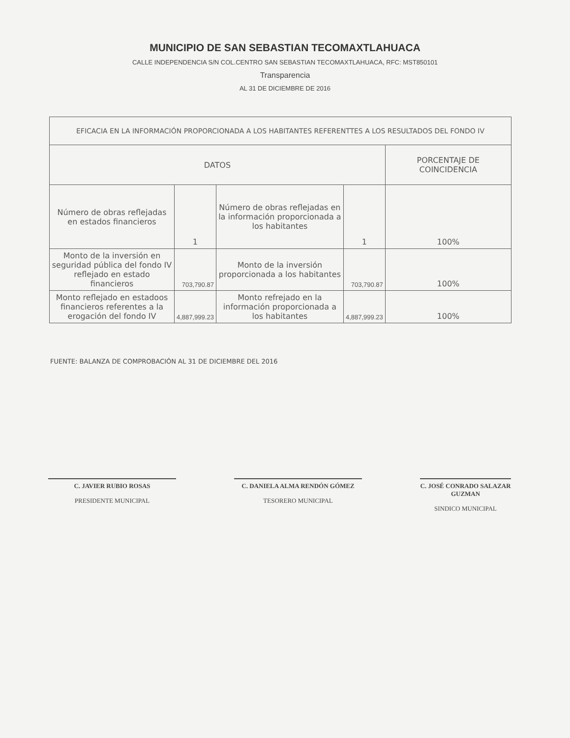MUNICIPIO DE SAN SEBASTIAN TECOMAXTLAHUACA
CALLE INDEPENDENCIA S/N COL.CENTRO SAN SEBASTIAN TECOMAXTLAHUACA, RFC: MST850101
Transparencia
AL 31 DE DICIEMBRE DE 2016
| EFICACIA EN LA INFORMACIÓN PROPORCIONADA A LOS HABITANTES REFERENTTES A LOS RESULTADOS DEL FONDO IV | | | | |
| DATOS | | | | PORCENTAJE DE COINCIDENCIA |
| Número de obras reflejadas en estados financieros | 1 | Número de obras reflejadas en la información proporcionada a los habitantes | 1 | 100% |
| Monto de la inversión en seguridad pública del fondo IV reflejado en estado financieros | 703,790.87 | Monto de la inversión proporcionada a los habitantes | 703,790.87 | 100% |
| Monto reflejado en estadoos financieros referentes a la erogación del fondo IV | 4,887,999.23 | Monto refrejado en la información proporcionada a los habitantes | 4,887,999.23 | 100% |
FUENTE: BALANZA DE COMPROBACIÓN AL 31 DE DICIEMBRE DEL 2016
C. JAVIER RUBIO ROSAS
PRESIDENTE MUNICIPAL
C. DANIELA ALMA RENDÓN GÓMEZ
TESORERO MUNICIPAL
C. JOSÉ CONRADO SALAZAR GUZMAN
SINDICO MUNICIPAL